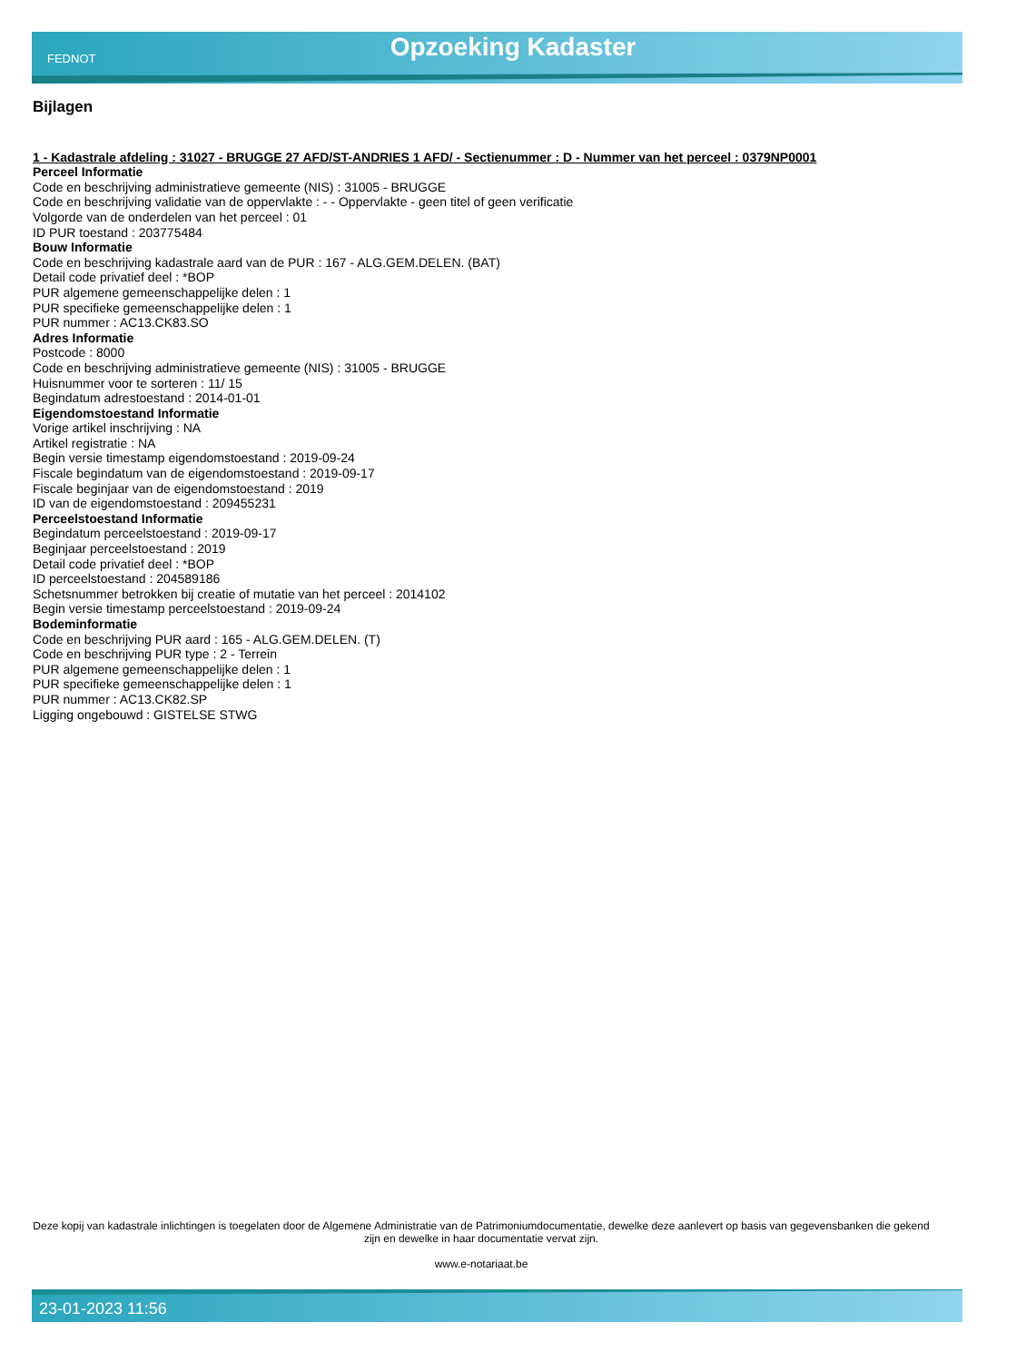FEDNOT
Opzoeking Kadaster
Bijlagen
1 - Kadastrale afdeling : 31027 - BRUGGE 27 AFD/ST-ANDRIES 1 AFD/ - Sectienummer : D - Nummer van het perceel : 0379NP0001
Perceel Informatie
Code en beschrijving administratieve gemeente (NIS) : 31005 - BRUGGE
Code en beschrijving validatie van de oppervlakte : - - Oppervlakte - geen titel of geen verificatie
Volgorde van de onderdelen van het perceel : 01
ID PUR toestand : 203775484
Bouw Informatie
Code en beschrijving kadastrale aard van de PUR : 167 - ALG.GEM.DELEN. (BAT)
Detail code privatief deel : *BOP
PUR algemene gemeenschappelijke delen : 1
PUR specifieke gemeenschappelijke delen : 1
PUR nummer : AC13.CK83.SO
Adres Informatie
Postcode : 8000
Code en beschrijving administratieve gemeente (NIS) : 31005 - BRUGGE
Huisnummer voor te sorteren : 11/ 15
Begindatum adrestoestand : 2014-01-01
Eigendomstoestand Informatie
Vorige artikel inschrijving : NA
Artikel registratie : NA
Begin versie timestamp eigendomstoestand : 2019-09-24
Fiscale begindatum van de eigendomstoestand : 2019-09-17
Fiscale beginjaar van de eigendomstoestand : 2019
ID van de eigendomstoestand : 209455231
Perceelstoestand Informatie
Begindatum perceelstoestand : 2019-09-17
Beginjaar perceelstoestand : 2019
Detail code privatief deel : *BOP
ID perceelstoestand : 204589186
Schetsnummer betrokken bij creatie of mutatie van het perceel : 2014102
Begin versie timestamp perceelstoestand : 2019-09-24
Bodeminformatie
Code en beschrijving PUR aard : 165 - ALG.GEM.DELEN. (T)
Code en beschrijving PUR type : 2 - Terrein
PUR algemene gemeenschappelijke delen : 1
PUR specifieke gemeenschappelijke delen : 1
PUR nummer : AC13.CK82.SP
Ligging ongebouwd : GISTELSE STWG
Deze kopij van kadastrale inlichtingen is toegelaten door de Algemene Administratie van de Patrimoniumdocumentatie, dewelke deze aanlevert op basis van gegevensbanken die gekend zijn en dewelke in haar documentatie vervat zijn.
www.e-notariaat.be
23-01-2023 11:56